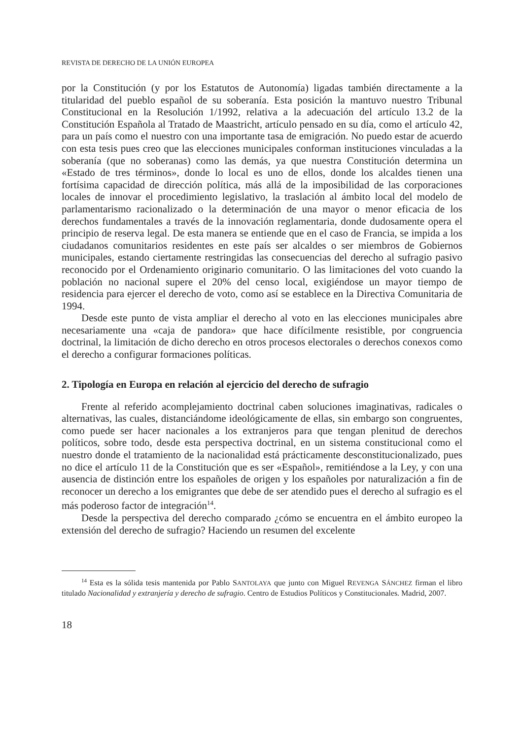REVISTA DE DERECHO DE LA UNIÓN EUROPEA
por la Constitución (y por los Estatutos de Autonomía) ligadas también directamente a la titularidad del pueblo español de su soberanía. Esta posición la mantuvo nuestro Tribunal Constitucional en la Resolución 1/1992, relativa a la adecuación del artículo 13.2 de la Constitución Española al Tratado de Maastricht, artículo pensado en su día, como el artículo 42, para un país como el nuestro con una importante tasa de emigración. No puedo estar de acuerdo con esta tesis pues creo que las elecciones municipales conforman instituciones vinculadas a la soberanía (que no soberanas) como las demás, ya que nuestra Constitución determina un «Estado de tres términos», donde lo local es uno de ellos, donde los alcaldes tienen una fortísima capacidad de dirección política, más allá de la imposibilidad de las corporaciones locales de innovar el procedimiento legislativo, la traslación al ámbito local del modelo de parlamentarismo racionalizado o la determinación de una mayor o menor eficacia de los derechos fundamentales a través de la innovación reglamentaria, donde dudosamente opera el principio de reserva legal. De esta manera se entiende que en el caso de Francia, se impida a los ciudadanos comunitarios residentes en este país ser alcaldes o ser miembros de Gobiernos municipales, estando ciertamente restringidas las consecuencias del derecho al sufragio pasivo reconocido por el Ordenamiento originario comunitario. O las limitaciones del voto cuando la población no nacional supere el 20% del censo local, exigiéndose un mayor tiempo de residencia para ejercer el derecho de voto, como así se establece en la Directiva Comunitaria de 1994.
Desde este punto de vista ampliar el derecho al voto en las elecciones municipales abre necesariamente una «caja de pandora» que hace difícilmente resistible, por congruencia doctrinal, la limitación de dicho derecho en otros procesos electorales o derechos conexos como el derecho a configurar formaciones políticas.
2. Tipología en Europa en relación al ejercicio del derecho de sufragio
Frente al referido acomplejamiento doctrinal caben soluciones imaginativas, radicales o alternativas, las cuales, distanciándome ideológicamente de ellas, sin embargo son congruentes, como puede ser hacer nacionales a los extranjeros para que tengan plenitud de derechos políticos, sobre todo, desde esta perspectiva doctrinal, en un sistema constitucional como el nuestro donde el tratamiento de la nacionalidad está prácticamente desconstitucionalizado, pues no dice el artículo 11 de la Constitución que es ser «Español», remitiéndose a la Ley, y con una ausencia de distinción entre los españoles de origen y los españoles por naturalización a fin de reconocer un derecho a los emigrantes que debe de ser atendido pues el derecho al sufragio es el más poderoso factor de integración<sup>14</sup>.
Desde la perspectiva del derecho comparado ¿cómo se encuentra en el ámbito europeo la extensión del derecho de sufragio? Haciendo un resumen del excelente
<sup>14</sup> Esta es la sólida tesis mantenida por Pablo SANTOLAYA que junto con Miguel REVENGA SÁNCHEZ firman el libro titulado Nacionalidad y extranjería y derecho de sufragio. Centro de Estudios Políticos y Constitucionales. Madrid, 2007.
18